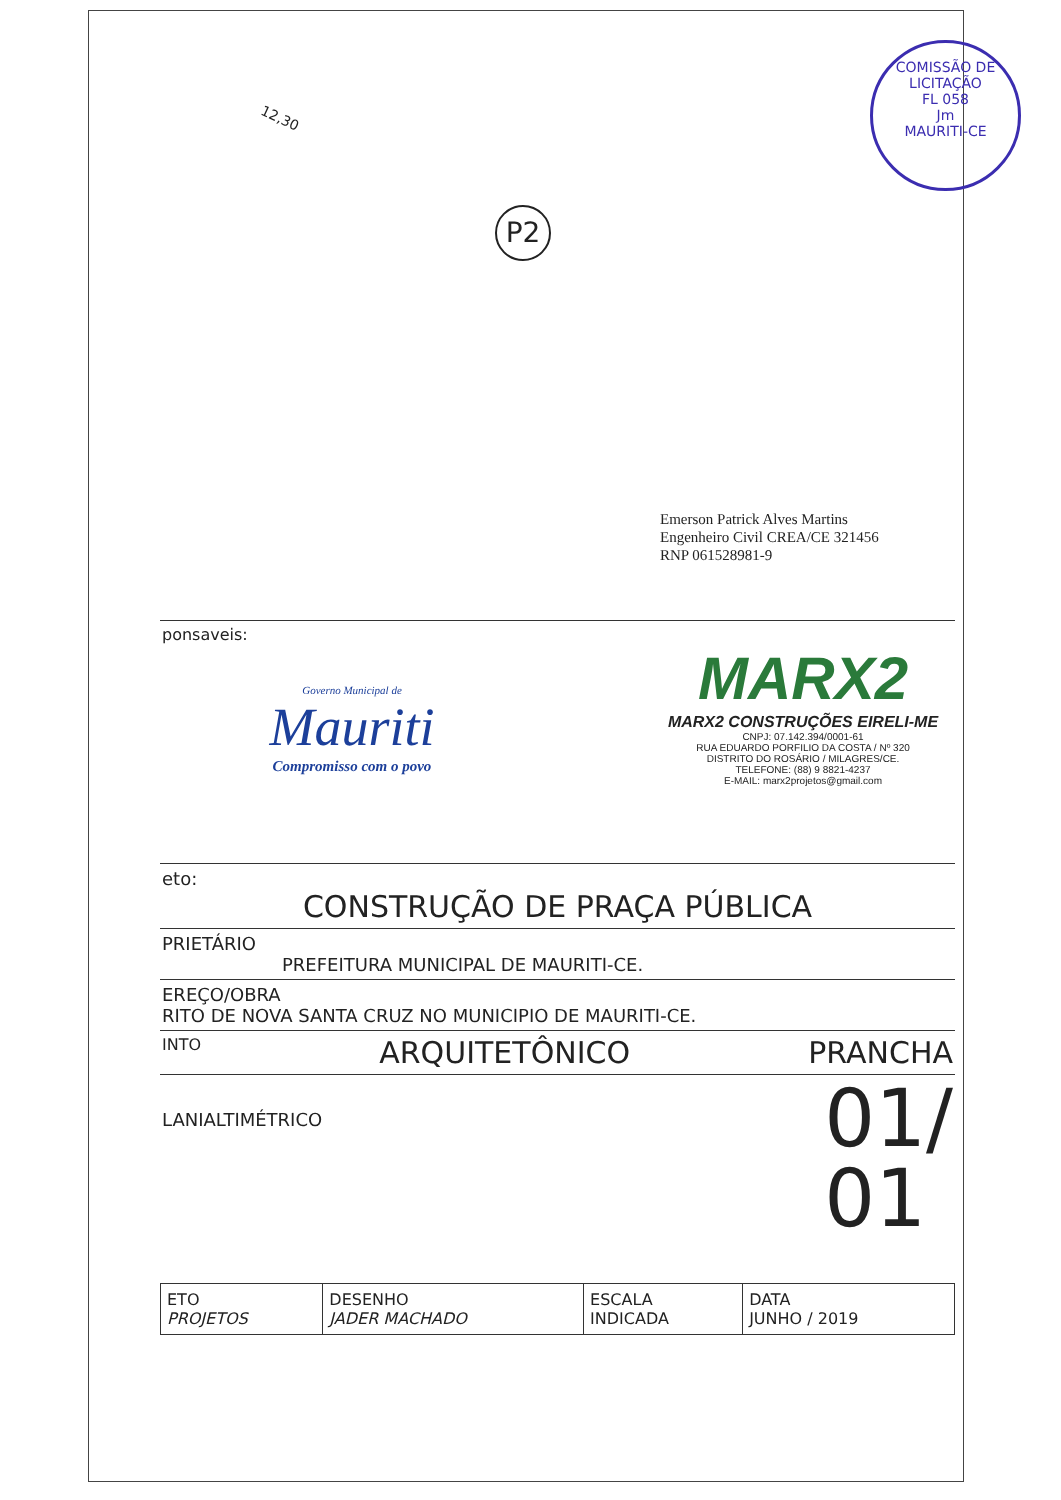12,30
P2
COMISSÃO DE LICITAÇÃO
FL 058
Jm
MAURITI-CE
Emerson Patrick Alves Martins
Engenheiro Civil CREA/CE 321456
RNP 061528981-9
ponsaveis:
Governo Municipal de
Mauriti
Compromisso com o povo
MARX2
MARX2 CONSTRUÇÕES EIRELI-ME
CNPJ: 07.142.394/0001-61
RUA EDUARDO PORFILIO DA COSTA / Nº 320
DISTRITO DO ROSÁRIO / MILAGRES/CE.
TELEFONE: (88) 9 8821-4237
E-MAIL: marx2projetos@gmail.com
eto:
CONSTRUÇÃO DE PRAÇA PÚBLICA
PRIETÁRIO
PREFEITURA MUNICIPAL DE MAURITI-CE.
EREÇO/OBRA
RITO DE NOVA SANTA CRUZ NO MUNICIPIO DE MAURITI-CE.
INTO ARQUITETÔNICO PRANCHA
LANIALTIMÉTRICO 01/
01
| ETO PROJETOS | DESENHO JADER MACHADO | ESCALA INDICADA | DATA JUNHO / 2019 |